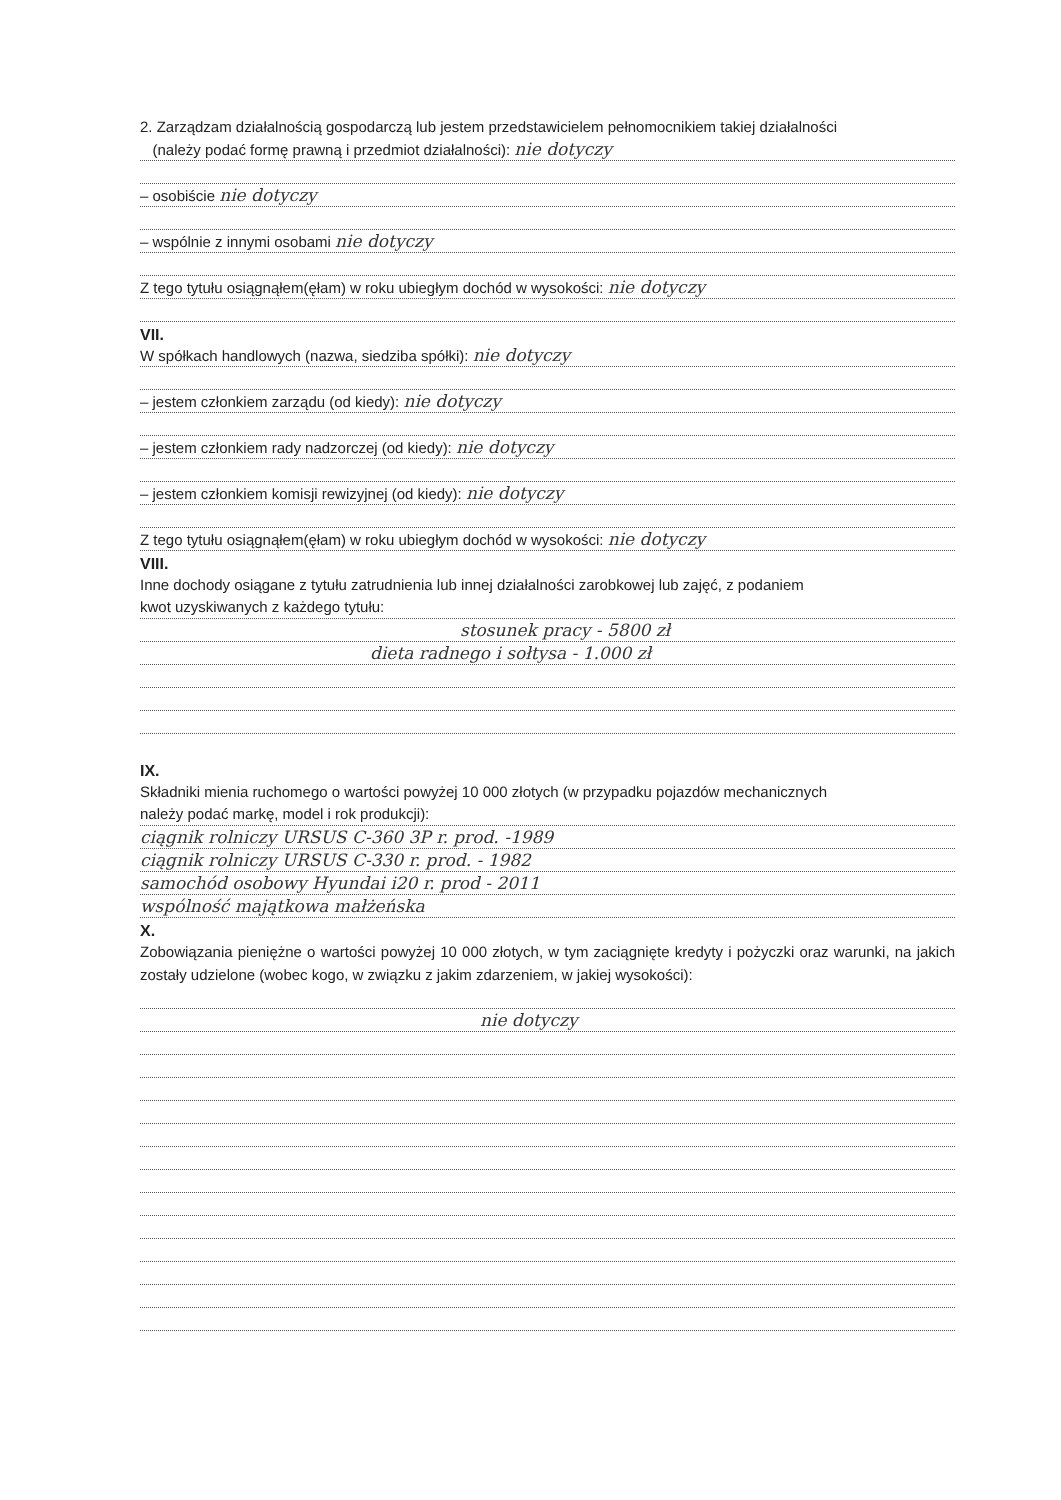2. Zarządzam działalnością gospodarczą lub jestem przedstawicielem pełnomocnikiem takiej działalności
(należy podać formę prawną i przedmiot działalności): nie dotyczy
– osobiście nie dotyczy
– wspólnie z innymi osobami nie dotyczy
Z tego tytułu osiągnąłem(ęłam) w roku ubiegłym dochód w wysokości: nie dotyczy
VII.
W spółkach handlowych (nazwa, siedziba spółki): nie dotyczy
– jestem członkiem zarządu (od kiedy): nie dotyczy
– jestem członkiem rady nadzorczej (od kiedy): nie dotyczy
– jestem członkiem komisji rewizyjnej (od kiedy): nie dotyczy
Z tego tytułu osiągnąłem(ęłam) w roku ubiegłym dochód w wysokości: nie dotyczy
VIII.
Inne dochody osiągane z tytułu zatrudnienia lub innej działalności zarobkowej lub zajęć, z podaniem
kwot uzyskiwanych z każdego tytułu:
stosunek pracy - 5800 zł
dieta radnego i sołtysa - 1.000 zł
IX.
Składniki mienia ruchomego o wartości powyżej 10 000 złotych (w przypadku pojazdów mechanicznych
należy podać markę, model i rok produkcji):
ciągnik rolniczy URSUS C-360 3P r. prod. -1989
ciągnik rolniczy URSUS C-330 r. prod. - 1982
samochód osobowy Hyundai i20 r. prod - 2011
wspólność majątkowa małżeńska
X.
Zobowiązania pieniężne o wartości powyżej 10 000 złotych, w tym zaciągnięte kredyty i pożyczki oraz warunki, na jakich zostały udzielone (wobec kogo, w związku z jakim zdarzeniem, w jakiej wysokości):
nie dotyczy